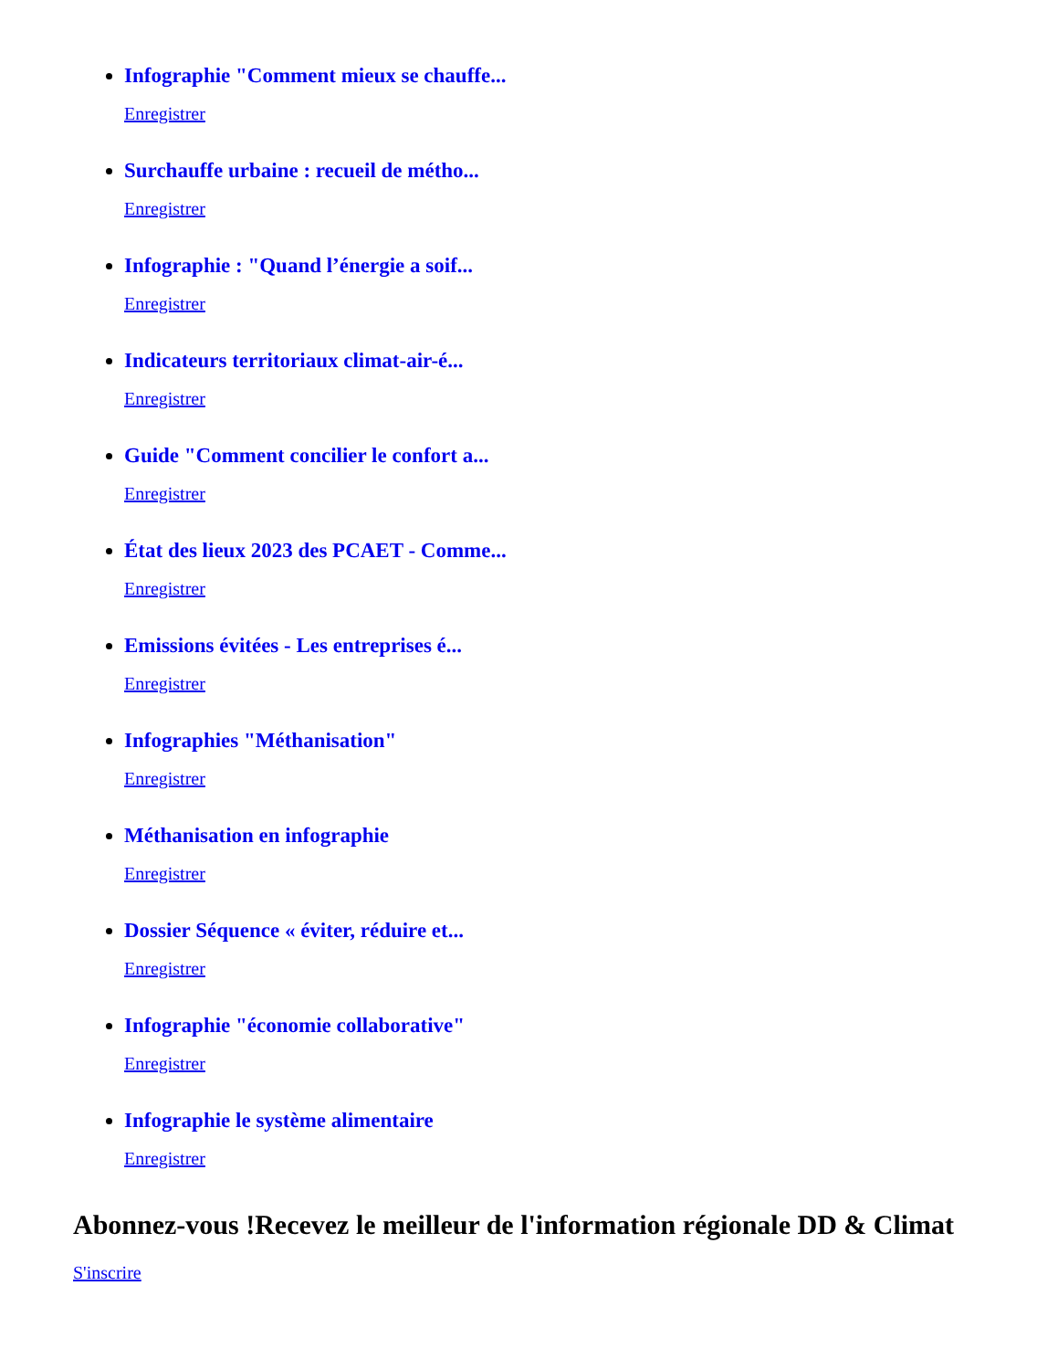Infographie "Comment mieux se chauffe...
Enregistrer
Surchauffe urbaine : recueil de métho...
Enregistrer
Infographie : "Quand l’énergie a soif...
Enregistrer
Indicateurs territoriaux climat-air-é...
Enregistrer
Guide "Comment concilier le confort a...
Enregistrer
État des lieux 2023 des PCAET - Comme...
Enregistrer
Emissions évitées - Les entreprises é...
Enregistrer
Infographies "Méthanisation"
Enregistrer
Méthanisation en infographie
Enregistrer
Dossier Séquence « éviter, réduire et...
Enregistrer
Infographie "économie collaborative"
Enregistrer
Infographie le système alimentaire
Enregistrer
Abonnez-vous !Recevez le meilleur de l'information régionale DD & Climat
S'inscrire